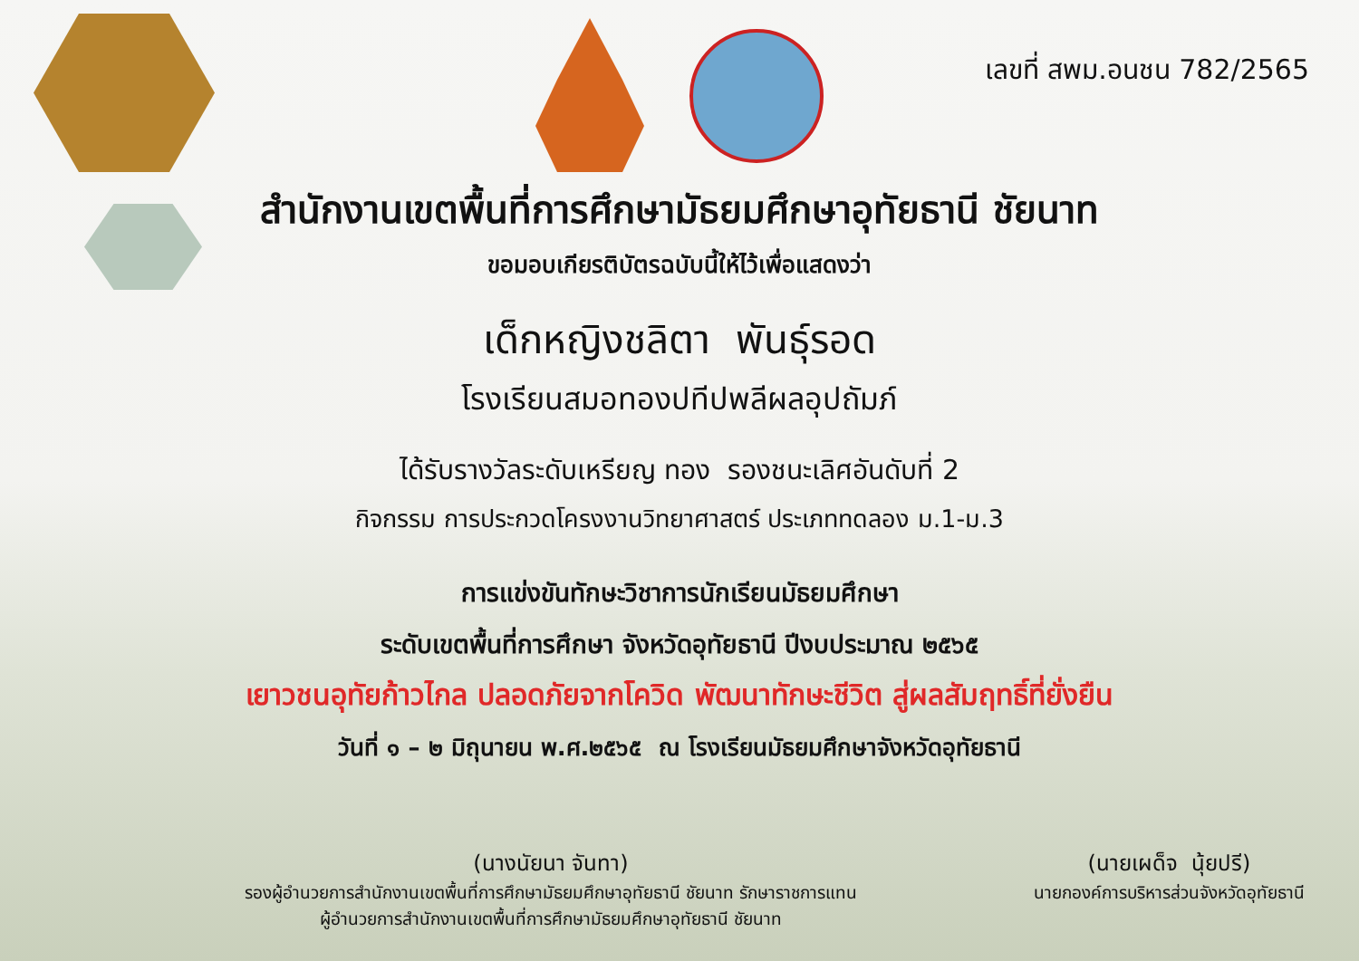เลขที่ สพม.อนชน 782/2565
สำนักงานเขตพื้นที่การศึกษามัธยมศึกษาอุทัยธานี ชัยนาท
ขอมอบเกียรติบัตรฉบับนี้ให้ไว้เพื่อแสดงว่า
เด็กหญิงชลิตา พันธุ์รอด
โรงเรียนสมอทองปทีปพลีผลอุปถัมภ์
ได้รับรางวัลระดับเหรียญ ทอง รองชนะเลิศอันดับที่ 2
กิจกรรม การประกวดโครงงานวิทยาศาสตร์ ประเภททดลอง ม.1-ม.3
การแข่งขันทักษะวิชาการนักเรียนมัธยมศึกษา
ระดับเขตพื้นที่การศึกษา จังหวัดอุทัยธานี ปีงบประมาณ ๒๕๖๕
เยาวชนอุทัยก้าวไกล ปลอดภัยจากโควิด พัฒนาทักษะชีวิต สู่ผลสัมฤทธิ์ที่ยั่งยืน
วันที่ ๑ – ๒ มิถุนายน พ.ศ.๒๕๖๕ ณ โรงเรียนมัธยมศึกษาจังหวัดอุทัยธานี
(นางนัยนา จันทา)
รองผู้อำนวยการสำนักงานเขตพื้นที่การศึกษามัธยมศึกษาอุทัยธานี ชัยนาท รักษาราชการแทน
ผู้อำนวยการสำนักงานเขตพื้นที่การศึกษามัธยมศึกษาอุทัยธานี ชัยนาท
(นายเผด็จ นุ้ยปรี)
นายกองค์การบริหารส่วนจังหวัดอุทัยธานี